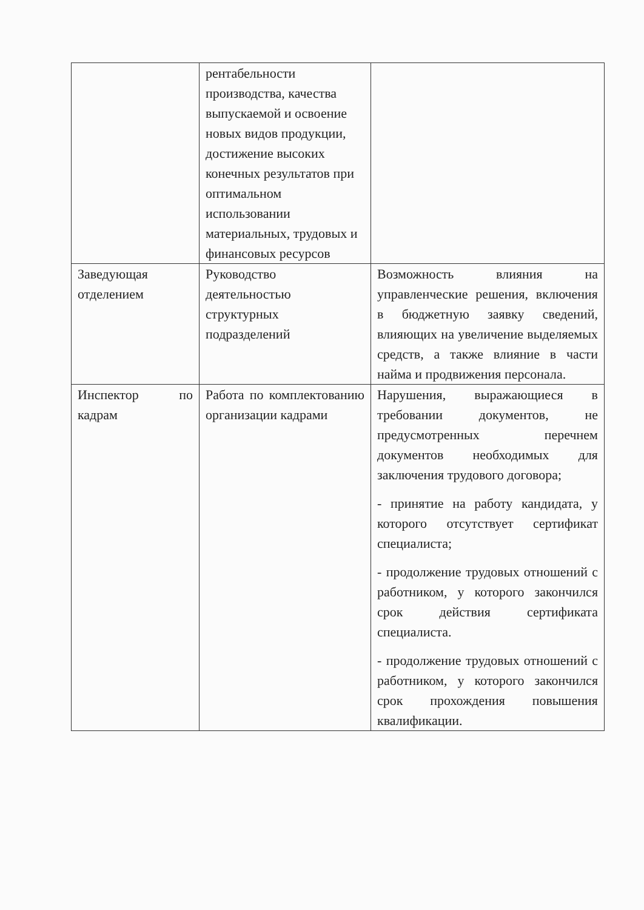| | рентабельности производства, качества выпускаемой и освоение новых видов продукции, достижение высоких конечных результатов при оптимальном использовании материальных, трудовых и финансовых ресурсов | |
| Заведующая отделением | Руководство деятельностью структурных подразделений | Возможность влияния на управленческие решения, включения в бюджетную заявку сведений, влияющих на увеличение выделяемых средств, а также влияние в части найма и продвижения персонала. |
| Инспектор по кадрам | Работа по комплектованию организации кадрами | Нарушения, выражающиеся в требовании документов, не предусмотренных перечнем документов необходимых для заключения трудового договора; - принятие на работу кандидата, у которого отсутствует сертификат специалиста; - продолжение трудовых отношений с работником, у которого закончился срок действия сертификата специалиста. - продолжение трудовых отношений с работником, у которого закончился срок прохождения повышения квалификации. |